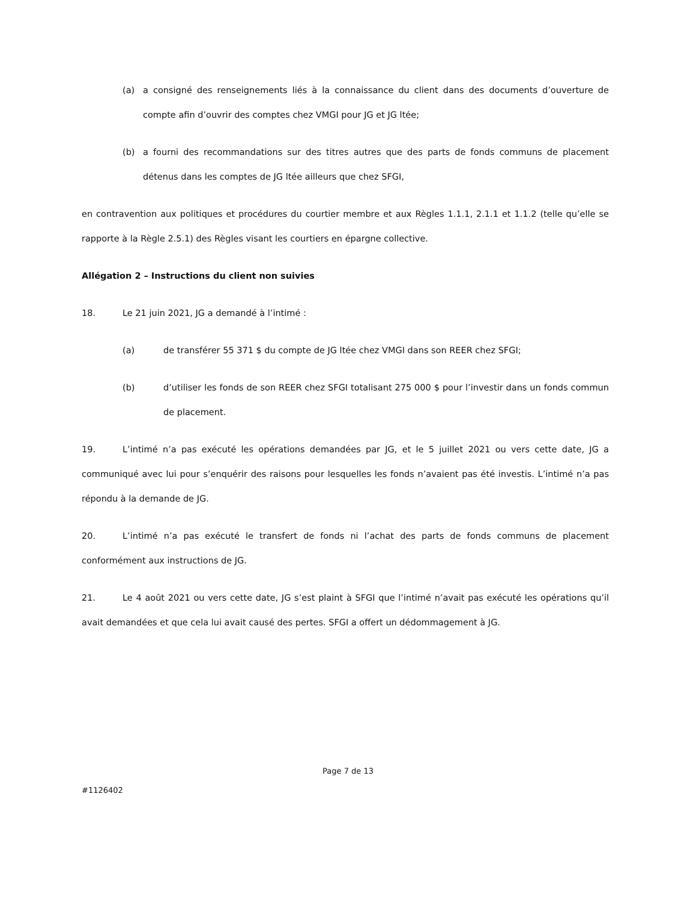(a) a consigné des renseignements liés à la connaissance du client dans des documents d’ouverture de compte afin d’ouvrir des comptes chez VMGI pour JG et JG ltée;
(b) a fourni des recommandations sur des titres autres que des parts de fonds communs de placement détenus dans les comptes de JG ltée ailleurs que chez SFGI,
en contravention aux politiques et procédures du courtier membre et aux Règles 1.1.1, 2.1.1 et 1.1.2 (telle qu’elle se rapporte à la Règle 2.5.1) des Règles visant les courtiers en épargne collective.
Allégation 2 – Instructions du client non suivies
18. Le 21 juin 2021, JG a demandé à l’intimé :
(a) de transférer 55 371 $ du compte de JG ltée chez VMGI dans son REER chez SFGI;
(b) d’utiliser les fonds de son REER chez SFGI totalisant 275 000 $ pour l’investir dans un fonds commun de placement.
19. L’intimé n’a pas exécuté les opérations demandées par JG, et le 5 juillet 2021 ou vers cette date, JG a communiqué avec lui pour s’enquérir des raisons pour lesquelles les fonds n’avaient pas été investis. L’intimé n’a pas répondu à la demande de JG.
20. L’intimé n’a pas exécuté le transfert de fonds ni l’achat des parts de fonds communs de placement conformément aux instructions de JG.
21. Le 4 août 2021 ou vers cette date, JG s’est plaint à SFGI que l’intimé n’avait pas exécuté les opérations qu’il avait demandées et que cela lui avait causé des pertes. SFGI a offert un dédommagement à JG.
Page 7 de 13
#1126402